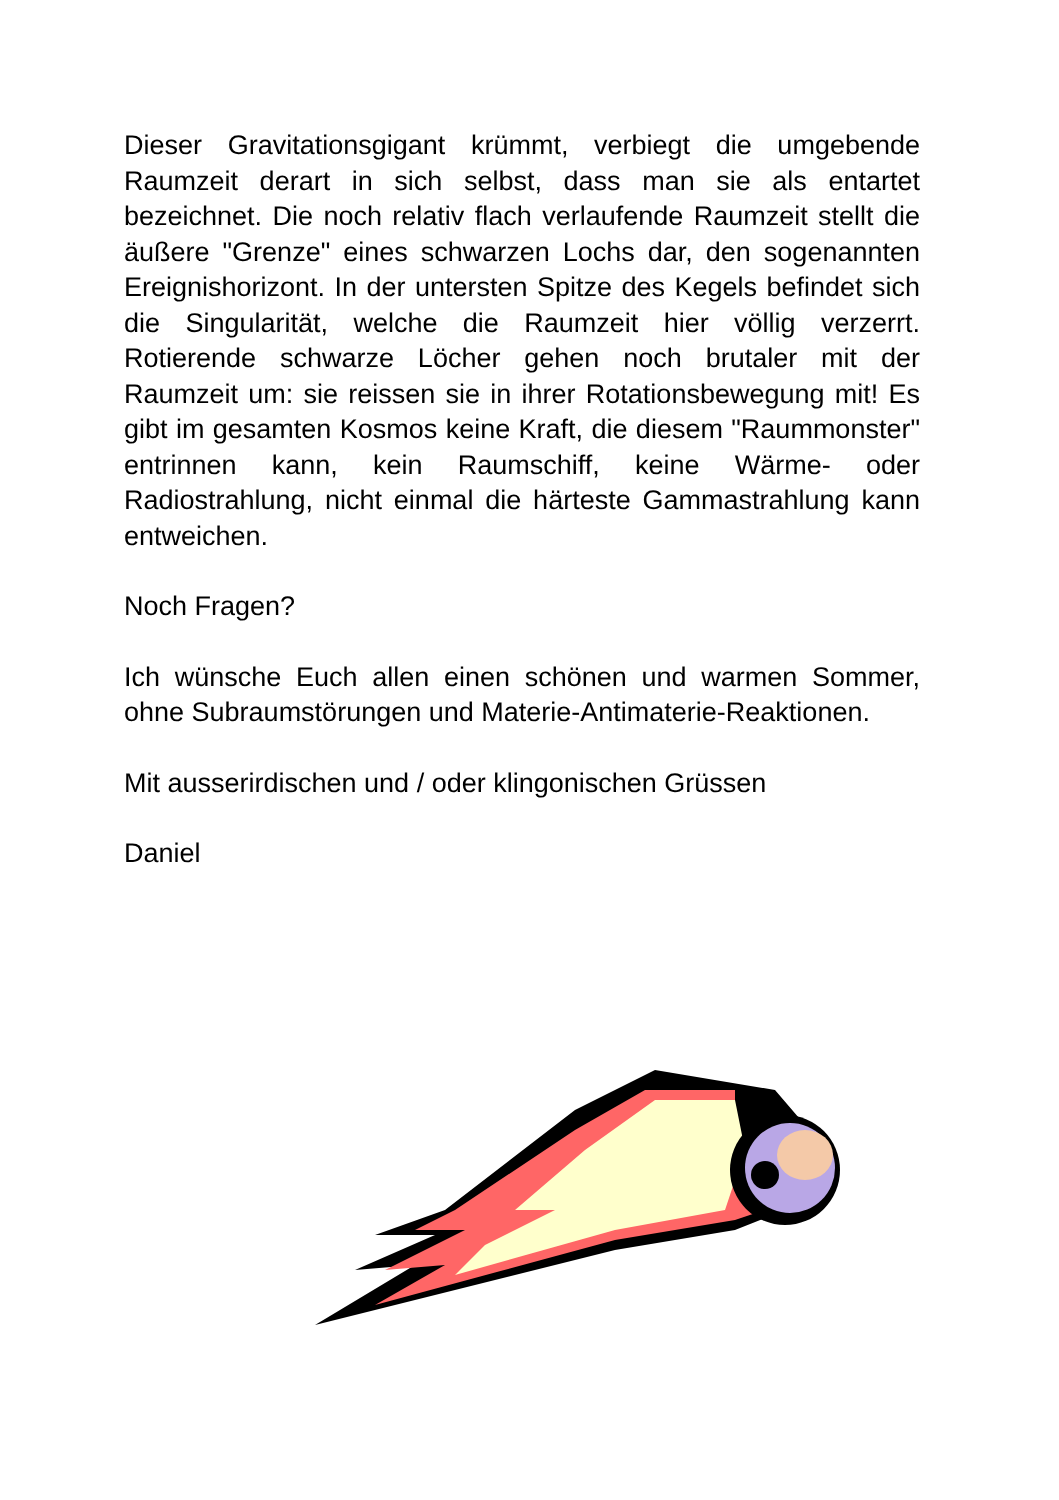Dieser Gravitationsgigant krümmt, verbiegt die umgebende Raumzeit derart in sich selbst, dass man sie als entartet bezeichnet. Die noch relativ flach verlaufende Raumzeit stellt die äußere "Grenze" eines schwarzen Lochs dar, den sogenannten Ereignishorizont. In der untersten Spitze des Kegels befindet sich die Singularität, welche die Raumzeit hier völlig verzerrt. Rotierende schwarze Löcher gehen noch brutaler mit der Raumzeit um: sie reissen sie in ihrer Rotationsbewegung mit! Es gibt im gesamten Kosmos keine Kraft, die diesem "Raummonster" entrinnen kann, kein Raumschiff, keine Wärme- oder Radiostrahlung, nicht einmal die härteste Gammastrahlung kann entweichen.
Noch Fragen?
Ich wünsche Euch allen einen schönen und warmen Sommer, ohne Subraumstörungen und Materie-Antimaterie-Reaktionen.
Mit ausserirdischen und / oder klingonischen Grüssen
Daniel